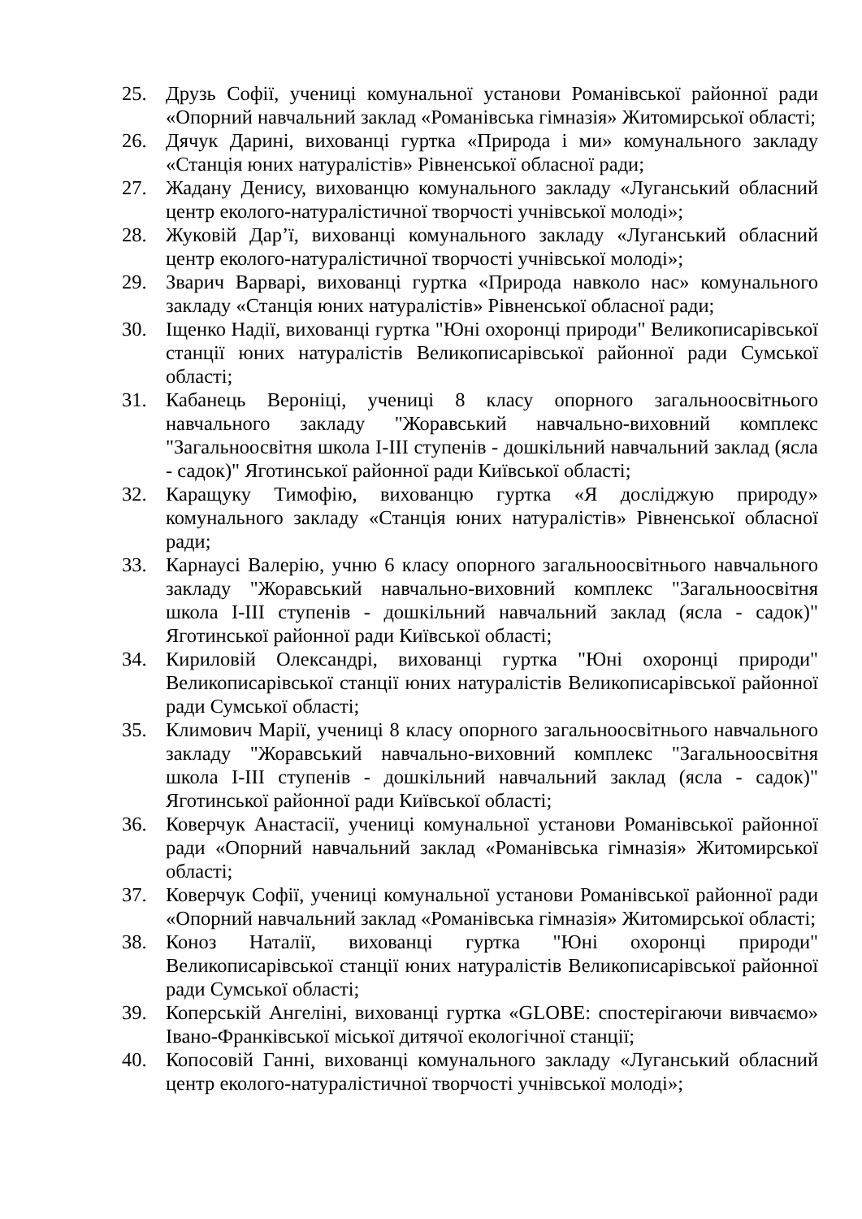25. Друзь Софії, учениці комунальної установи Романівської районної ради «Опорний навчальний заклад «Романівська гімназія» Житомирської області;
26. Дячук Дарині, вихованці гуртка «Природа і ми» комунального закладу «Станція юних натуралістів» Рівненської обласної ради;
27. Жадану Денису, вихованцю комунального закладу «Луганський обласний центр еколого-натуралістичної творчості учнівської молоді»;
28. Жуковій Дар’ї, вихованці комунального закладу «Луганський обласний центр еколого-натуралістичної творчості учнівської молоді»;
29. Зварич Варварі, вихованці гуртка «Природа навколо нас» комунального закладу «Станція юних натуралістів» Рівненської обласної ради;
30. Іщенко Надії, вихованці гуртка "Юні охоронці природи" Великописарівської станції юних натуралістів Великописарівської районної ради Сумської області;
31. Кабанець Вероніці, учениці 8 класу опорного загальноосвітнього навчального закладу "Жоравський навчально-виховний комплекс "Загальноосвітня школа І-ІІІ ступенів - дошкільний навчальний заклад (ясла - садок)" Яготинської районної ради Київської області;
32. Каращуку Тимофію, вихованцю гуртка «Я досліджую природу» комунального закладу «Станція юних натуралістів» Рівненської обласної ради;
33. Карнаусі Валерію, учню 6 класу опорного загальноосвітнього навчального закладу "Жоравський навчально-виховний комплекс "Загальноосвітня школа І-ІІІ ступенів - дошкільний навчальний заклад (ясла - садок)" Яготинської районної ради Київської області;
34. Кириловій Олександрі, вихованці гуртка "Юні охоронці природи" Великописарівської станції юних натуралістів Великописарівської районної ради Сумської області;
35. Климович Марії, учениці 8 класу опорного загальноосвітнього навчального закладу "Жоравський навчально-виховний комплекс "Загальноосвітня школа І-ІІІ ступенів - дошкільний навчальний заклад (ясла - садок)" Яготинської районної ради Київської області;
36. Коверчук Анастасії, учениці комунальної установи Романівської районної ради «Опорний навчальний заклад «Романівська гімназія» Житомирської області;
37. Коверчук Софії, учениці комунальної установи Романівської районної ради «Опорний навчальний заклад «Романівська гімназія» Житомирської області;
38. Коноз Наталії, вихованці гуртка "Юні охоронці природи" Великописарівської станції юних натуралістів Великописарівської районної ради Сумської області;
39. Коперській Ангеліні, вихованці гуртка «GLOBE: спостерігаючи вивчаємо» Івано-Франківської міської дитячої екологічної станції;
40. Копосовій Ганні, вихованці комунального закладу «Луганський обласний центр еколого-натуралістичної творчості учнівської молоді»;